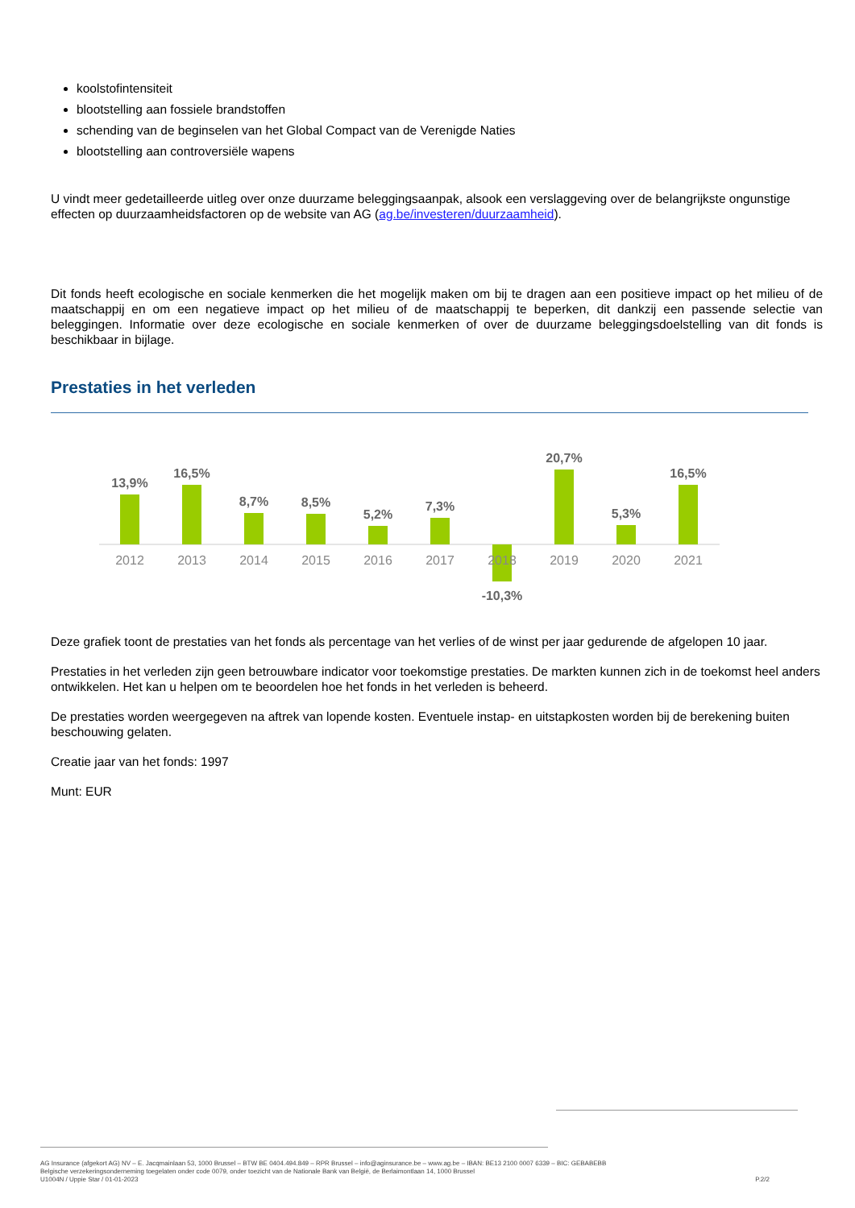koolstofintensiteit
blootstelling aan fossiele brandstoffen
schending van de beginselen van het Global Compact van de Verenigde Naties
blootstelling aan controversiële wapens
U vindt meer gedetailleerde uitleg over onze duurzame beleggingsaanpak, alsook een verslaggeving over de belangrijkste ongunstige effecten op duurzaamheidsfactoren op de website van AG (ag.be/investeren/duurzaamheid).
Dit fonds heeft ecologische en sociale kenmerken die het mogelijk maken om bij te dragen aan een positieve impact op het milieu of de maatschappij en om een negatieve impact op het milieu of de maatschappij te beperken, dit dankzij een passende selectie van beleggingen. Informatie over deze ecologische en sociale kenmerken of over de duurzame beleggingsdoelstelling van dit fonds is beschikbaar in bijlage.
Prestaties in het verleden
13,9%
16,5%
8,7%
8,5%
5,2%
7,3%
-10,3%
20,7%
5,3%
16,5%
2012
2013
2014
2015
2016
2017
2018
2019
2020
2021
Deze grafiek toont de prestaties van het fonds als percentage van het verlies of de winst per jaar gedurende de afgelopen 10 jaar.
Prestaties in het verleden zijn geen betrouwbare indicator voor toekomstige prestaties. De markten kunnen zich in de toekomst heel anders ontwikkelen. Het kan u helpen om te beoordelen hoe het fonds in het verleden is beheerd.
De prestaties worden weergegeven na aftrek van lopende kosten. Eventuele instap- en uitstapkosten worden bij de berekening buiten beschouwing gelaten.
Creatie jaar van het fonds: 1997
Munt: EUR
AG Insurance (afgekort AG) NV – E. Jacqmainlaan 53, 1000 Brussel – BTW BE 0404.494.849 – RPR Brussel – info@aginsurance.be – www.ag.be – IBAN: BE13 2100 0007 6339 – BIC: GEBABEBB
Belgische verzekeringsonderneming toegelaten onder code 0079, onder toezicht van de Nationale Bank van België, de Berlaimontlaan 14, 1000 Brussel
U1004N / Uppie Star / 01-01-2023 P.2/2